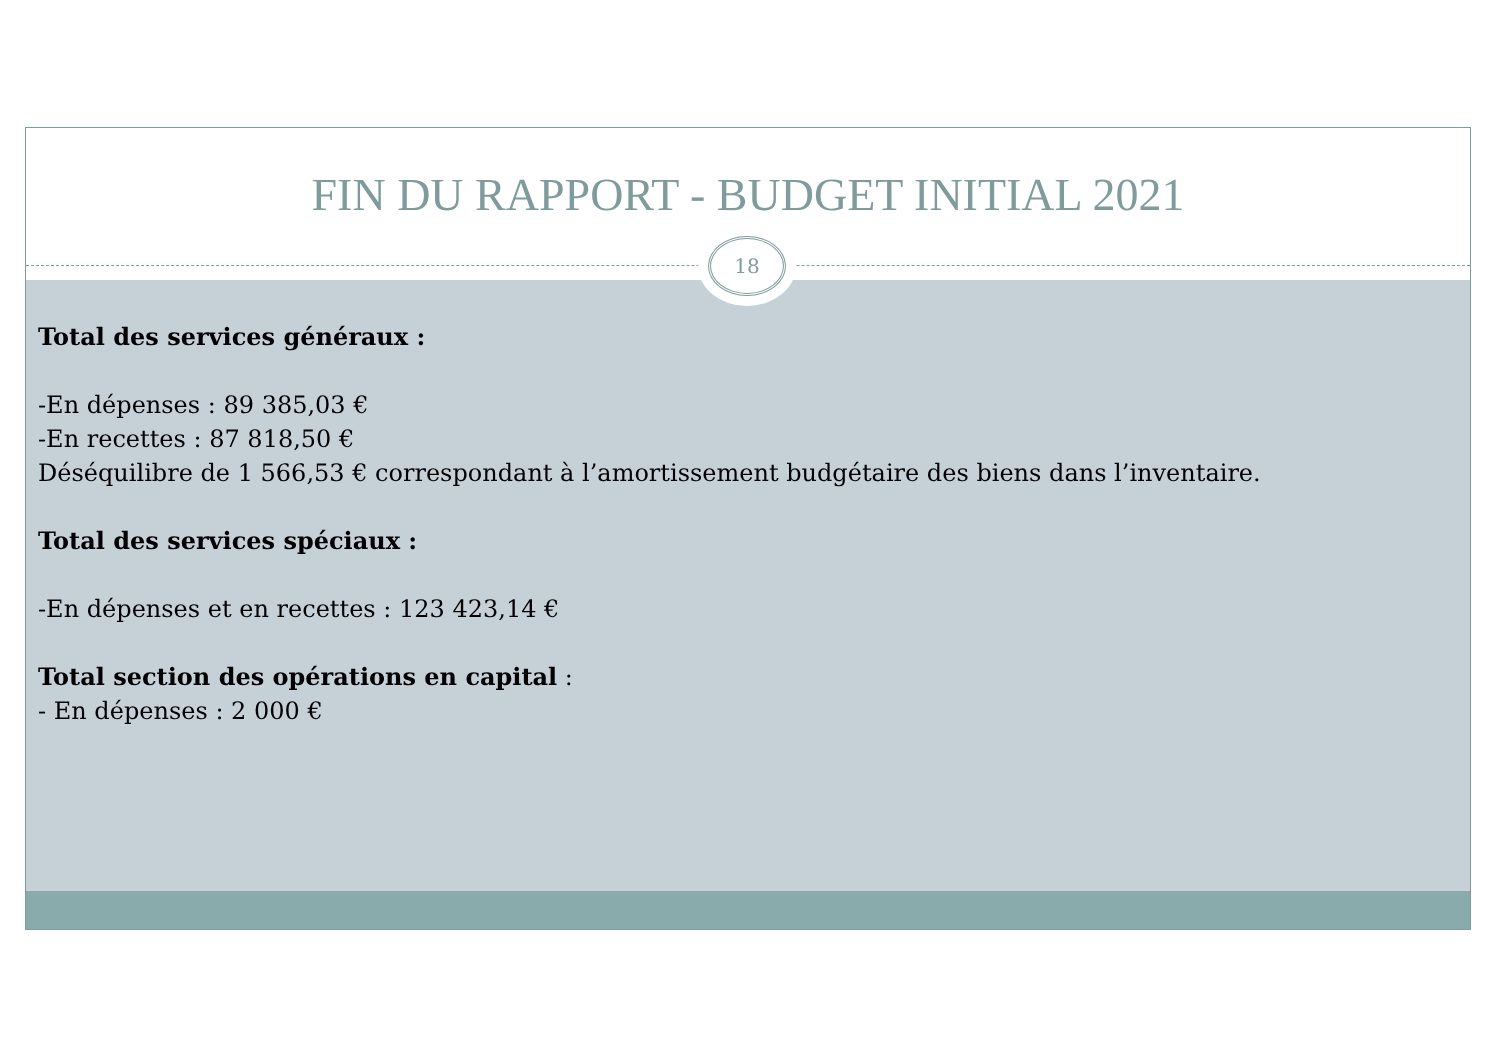FIN DU RAPPORT - BUDGET INITIAL 2021
18
Total des services généraux :
-En dépenses : 89 385,03 €
-En recettes : 87 818,50 €
Déséquilibre de 1 566,53 € correspondant à l’amortissement budgétaire des biens dans l’inventaire.
Total des services spéciaux :
-En dépenses et en recettes : 123 423,14 €
Total section des opérations en capital :
- En dépenses : 2 000 €